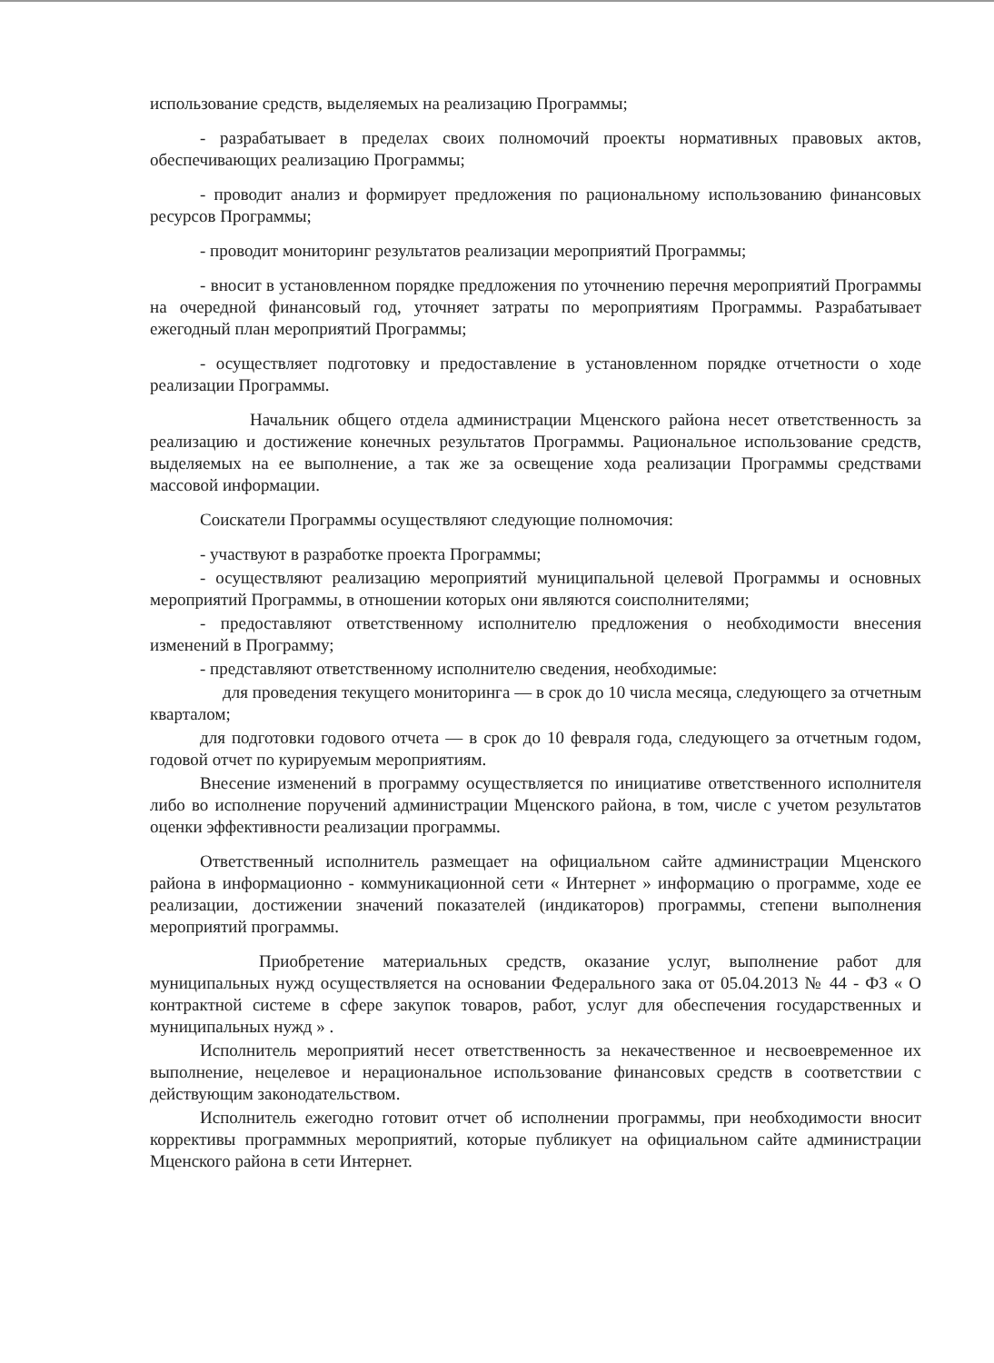использование средств, выделяемых на реализацию Программы;
- разрабатывает в пределах своих полномочий проекты нормативных правовых актов, обеспечивающих реализацию Программы;
- проводит анализ и формирует предложения по рациональному использованию финансовых ресурсов Программы;
- проводит мониторинг результатов реализации мероприятий Программы;
- вносит в установленном порядке предложения по уточнению перечня мероприятий Программы на очередной финансовый год, уточняет затраты по мероприятиям Программы. Разрабатывает ежегодный план мероприятий Программы;
- осуществляет подготовку и предоставление в установленном порядке отчетности о ходе реализации Программы.
Начальник общего отдела администрации Мценского района несет ответственность за реализацию и достижение конечных результатов Программы. Рациональное использование средств, выделяемых на ее выполнение, а так же за освещение хода реализации Программы средствами массовой информации.
Соискатели Программы осуществляют следующие полномочия:
- участвуют в разработке проекта Программы;
- осуществляют реализацию мероприятий муниципальной целевой Программы и основных мероприятий Программы, в отношении которых они являются соисполнителями;
- предоставляют ответственному исполнителю предложения о необходимости внесения изменений в Программу;
- представляют ответственному исполнителю сведения, необходимые:
для проведения текущего мониторинга — в срок до 10 числа месяца, следующего за отчетным кварталом;
для подготовки годового отчета — в срок до 10 февраля года, следующего за отчетным годом, годовой отчет по курируемым мероприятиям.
Внесение изменений в программу осуществляется по инициативе ответственного исполнителя либо во исполнение поручений администрации Мценского района, в том, числе с учетом результатов оценки эффективности реализации программы.
Ответственный исполнитель размещает на официальном сайте администрации Мценского района в информационно - коммуникационной сети « Интернет » информацию о программе, ходе ее реализации, достижении значений показателей (индикаторов) программы, степени выполнения мероприятий программы.
Приобретение материальных средств, оказание услуг, выполнение работ для муниципальных нужд осуществляется на основании Федерального зака от 05.04.2013 № 44 - ФЗ « О контрактной системе в сфере закупок товаров, работ, услуг для обеспечения государственных и муниципальных нужд » .
Исполнитель мероприятий несет ответственность за некачественное и несвоевременное их выполнение, нецелевое и нерациональное использование финансовых средств в соответствии с действующим законодательством.
Исполнитель ежегодно готовит отчет об исполнении программы, при необходимости вносит коррективы программных мероприятий, которые публикует на официальном сайте администрации Мценского района в сети Интернет.